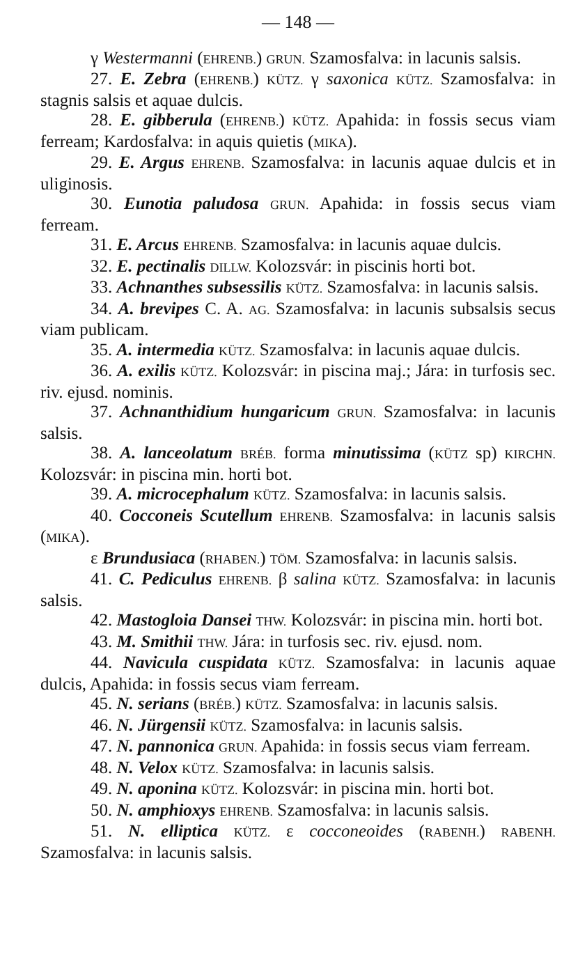— 148 —
γ Westermanni (EHRENB.) GRUN. Szamosfalva: in lacunis salsis.
27. E. Zebra (EHRENB.) KÜTZ. γ saxonica KÜTZ. Szamosfalva: in stagnis salsis et aquae dulcis.
28. E. gibberula (EHRENB.) KÜTZ. Apahida: in fossis secus viam ferream; Kardosfalva: in aquis quietis (MIKA).
29. E. Argus EHRENB. Szamosfalva: in lacunis aquae dulcis et in uliginosis.
30. Eunotia paludosa GRUN. Apahida: in fossis secus viam ferream.
31. E. Arcus EHRENB. Szamosfalva: in lacunis aquae dulcis.
32. E. pectinalis DILLW. Kolozsvár: in piscinis horti bot.
33. Achnanthes subsessilis KÜTZ. Szamosfalva: in lacunis salsis.
34. A. brevipes C. A. AG. Szamosfalva: in lacunis subsalsis secus viam publicam.
35. A. intermedia KÜTZ. Szamosfalva: in lacunis aquae dulcis.
36. A. exilis KÜTZ. Kolozsvár: in piscina maj.; Jára: in turfosis sec. riv. ejusd. nominis.
37. Achnanthidium hungaricum GRUN. Szamosfalva: in lacunis salsis.
38. A. lanceolatum BRÉB. forma minutissima (KÜTZ sp) KIRCHN. Kolozsvár: in piscina min. horti bot.
39. A. microcephalum KÜTZ. Szamosfalva: in lacunis salsis.
40. Cocconeis Scutellum EHRENB. Szamosfalva: in lacunis salsis (MIKA).
ε Brundusiaca (RHABEN.) TÖM. Szamosfalva: in lacunis salsis.
41. C. Pediculus EHRENB. β salina KÜTZ. Szamosfalva: in lacunis salsis.
42. Mastogloia Dansei THW. Kolozsvár: in piscina min. horti bot.
43. M. Smithii THW. Jára: in turfosis sec. riv. ejusd. nom.
44. Navicula cuspidata KÜTZ. Szamosfalva: in lacunis aquae dulcis, Apahida: in fossis secus viam ferream.
45. N. serians (BRÉB.) KÜTZ. Szamosfalva: in lacunis salsis.
46. N. Jürgensii KÜTZ. Szamosfalva: in lacunis salsis.
47. N. pannonica GRUN. Apahida: in fossis secus viam ferream.
48. N. Velox KÜTZ. Szamosfalva: in lacunis salsis.
49. N. aponina KÜTZ. Kolozsvár: in piscina min. horti bot.
50. N. amphioxys EHRENB. Szamosfalva: in lacunis salsis.
51. N. elliptica KÜTZ. ε cocconeoides (RABENH.) RABENH. Szamosfalva: in lacunis salsis.